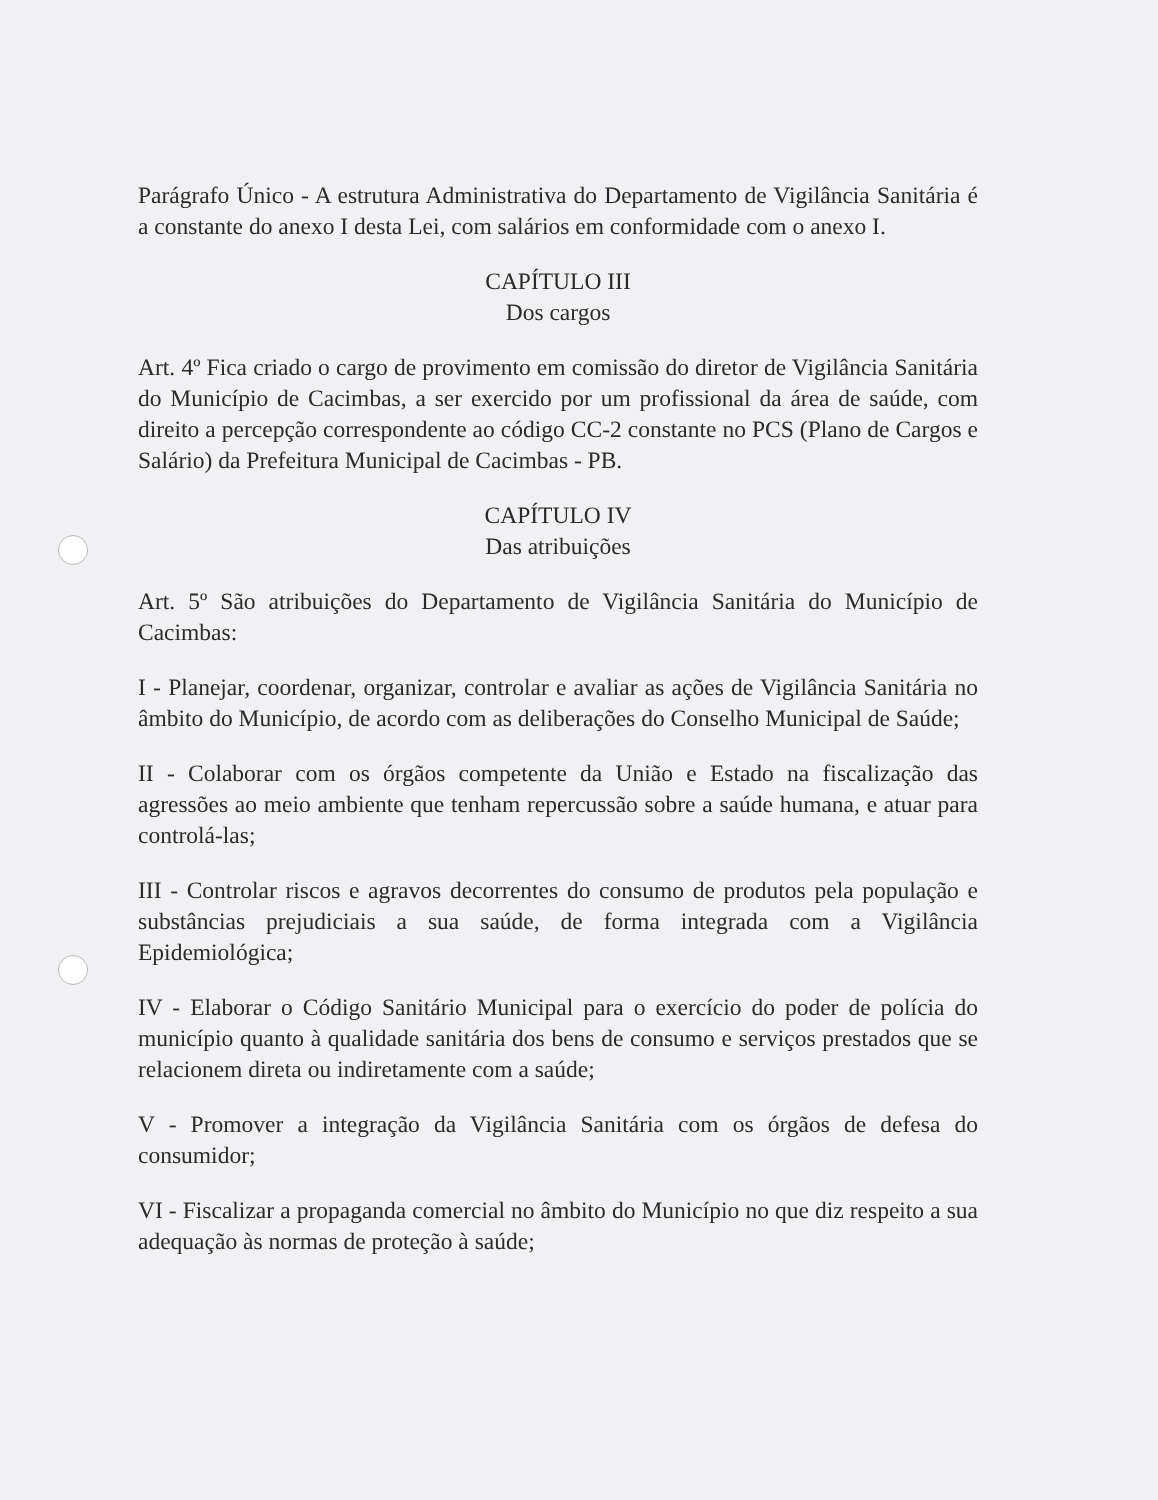Parágrafo Único - A estrutura Administrativa do Departamento de Vigilância Sanitária é a constante do anexo I desta Lei, com salários em conformidade com o anexo I.
CAPÍTULO III
Dos cargos
Art. 4º Fica criado o cargo de provimento em comissão do diretor de Vigilância Sanitária do Município de Cacimbas, a ser exercido por um profissional da área de saúde, com direito a percepção correspondente ao código CC-2 constante no PCS (Plano de Cargos e Salário) da Prefeitura Municipal de Cacimbas - PB.
CAPÍTULO IV
Das atribuições
Art. 5º São atribuições do Departamento de Vigilância Sanitária do Município de Cacimbas:
I - Planejar, coordenar, organizar, controlar e avaliar as ações de Vigilância Sanitária no âmbito do Município, de acordo com as deliberações do Conselho Municipal de Saúde;
II - Colaborar com os órgãos competente da União e Estado na fiscalização das agressões ao meio ambiente que tenham repercussão sobre a saúde humana, e atuar para controlá-las;
III - Controlar riscos e agravos decorrentes do consumo de produtos pela população e substâncias prejudiciais a sua saúde, de forma integrada com a Vigilância Epidemiológica;
IV - Elaborar o Código Sanitário Municipal para o exercício do poder de polícia do município quanto à qualidade sanitária dos bens de consumo e serviços prestados que se relacionem direta ou indiretamente com a saúde;
V - Promover a integração da Vigilância Sanitária com os órgãos de defesa do consumidor;
VI - Fiscalizar a propaganda comercial no âmbito do Município no que diz respeito a sua adequação às normas de proteção à saúde;